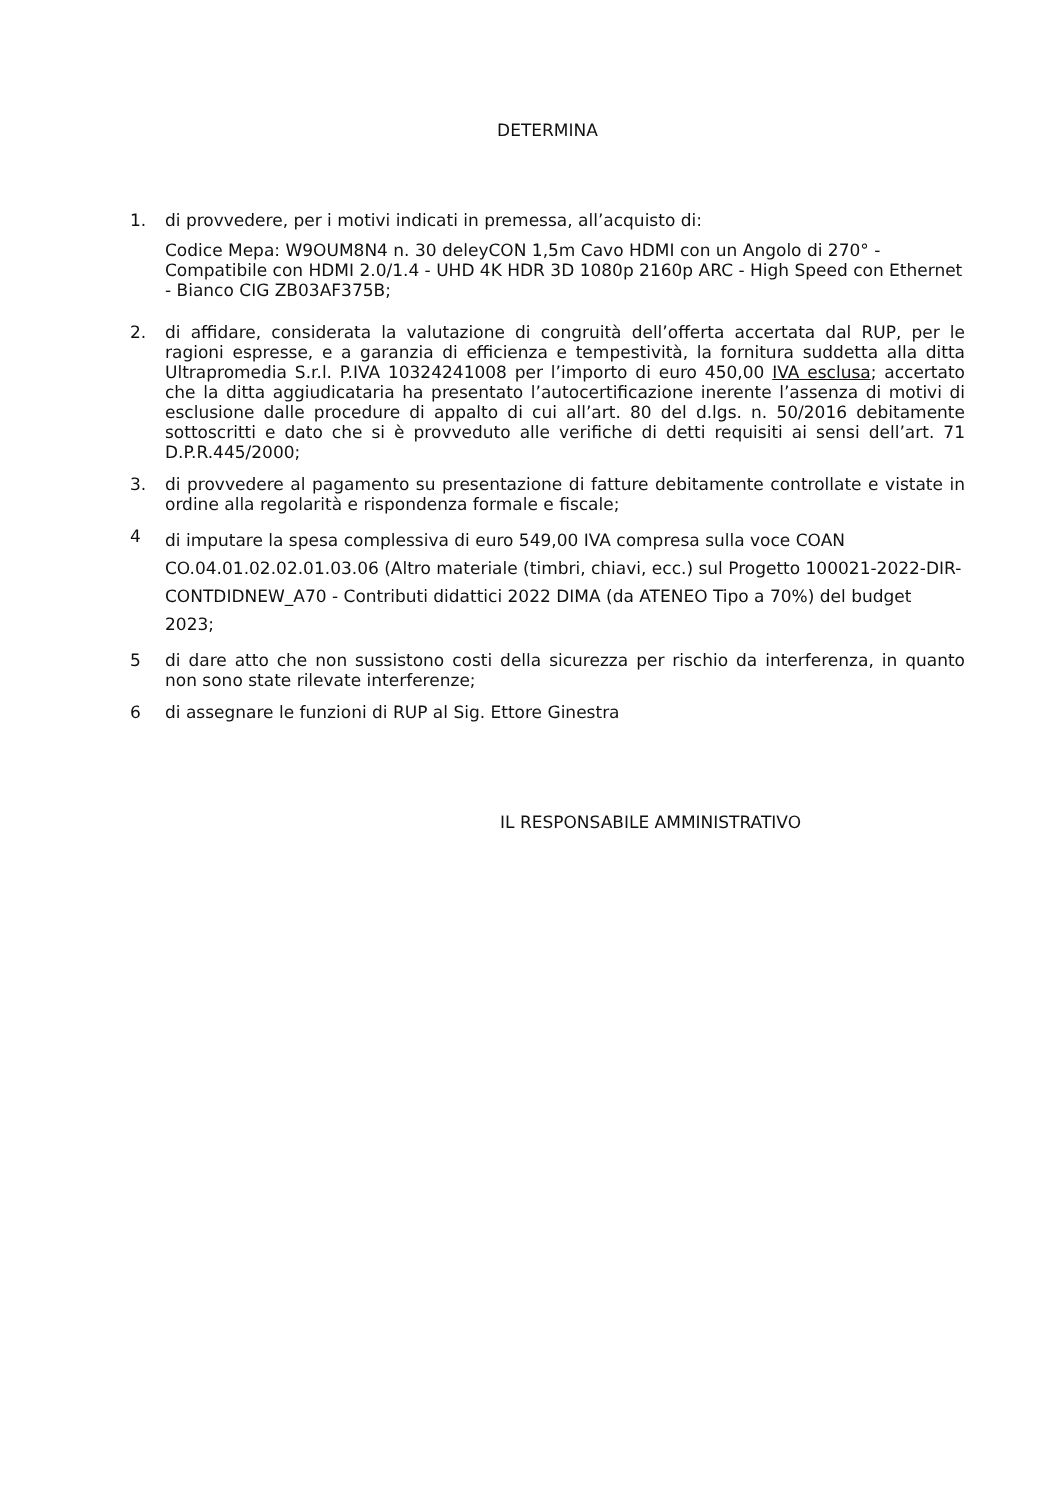DETERMINA
1. di provvedere, per i motivi indicati in premessa, all’acquisto di:
Codice Mepa: W9OUM8N4 n. 30 deleyCON 1,5m Cavo HDMI con un Angolo di 270° - Compatibile con HDMI 2.0/1.4 - UHD 4K HDR 3D 1080p 2160p ARC - High Speed con Ethernet - Bianco CIG ZB03AF375B;
2. di affidare, considerata la valutazione di congruità dell’offerta accertata dal RUP, per le ragioni espresse, e a garanzia di efficienza e tempestività, la fornitura suddetta alla ditta Ultrapromedia S.r.l. P.IVA 10324241008 per l’importo di euro 450,00 IVA esclusa; accertato che la ditta aggiudicataria ha presentato l’autocertificazione inerente l’assenza di motivi di esclusione dalle procedure di appalto di cui all’art. 80 del d.lgs. n. 50/2016 debitamente sottoscritti e dato che si è provveduto alle verifiche di detti requisiti ai sensi dell’art. 71 D.P.R.445/2000;
3. di provvedere al pagamento su presentazione di fatture debitamente controllate e vistate in ordine alla regolarità e rispondenza formale e fiscale;
4
di imputare la spesa complessiva di euro 549,00 IVA compresa sulla voce COAN CO.04.01.02.02.01.03.06 (Altro materiale (timbri, chiavi, ecc.) sul Progetto 100021-2022-DIR-CONTDIDNEW_A70 - Contributi didattici 2022 DIMA (da ATENEO Tipo a 70%) del budget 2023;
5 di dare atto che non sussistono costi della sicurezza per rischio da interferenza, in quanto non sono state rilevate interferenze;
6 di assegnare le funzioni di RUP al Sig. Ettore Ginestra
IL RESPONSABILE AMMINISTRATIVO